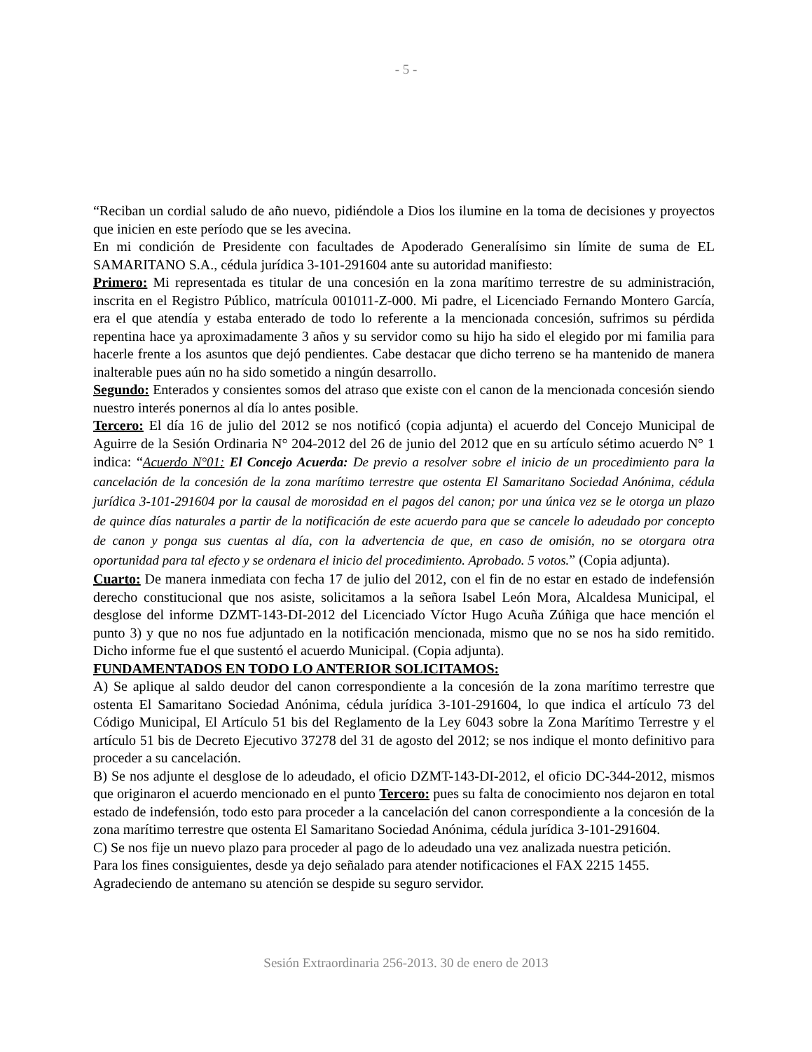- 5 -
“Reciban un cordial saludo de año nuevo, pidiéndole a Dios los ilumine en la toma de decisiones y proyectos que inicien en este período que se les avecina.
En mi condición de Presidente con facultades de Apoderado Generalísimo sin límite de suma de EL SAMARITANO S.A., cédula jurídica 3-101-291604 ante su autoridad manifiesto:
Primero: Mi representada es titular de una concesión en la zona marítimo terrestre de su administración, inscrita en el Registro Público, matrícula 001011-Z-000. Mi padre, el Licenciado Fernando Montero García, era el que atendía y estaba enterado de todo lo referente a la mencionada concesión, sufrimos su pérdida repentina hace ya aproximadamente 3 años y su servidor como su hijo ha sido el elegido por mi familia para hacerle frente a los asuntos que dejó pendientes. Cabe destacar que dicho terreno se ha mantenido de manera inalterable pues aún no ha sido sometido a ningún desarrollo.
Segundo: Enterados y consientes somos del atraso que existe con el canon de la mencionada concesión siendo nuestro interés ponernos al día lo antes posible.
Tercero: El día 16 de julio del 2012 se nos notificó (copia adjunta) el acuerdo del Concejo Municipal de Aguirre de la Sesión Ordinaria N° 204-2012 del 26 de junio del 2012 que en su artículo sétimo acuerdo N° 1 indica: “Acuerdo N°01: El Concejo Acuerda: De previo a resolver sobre el inicio de un procedimiento para la cancelación de la concesión de la zona marítimo terrestre que ostenta El Samaritano Sociedad Anónima, cédula jurídica 3-101-291604 por la causal de morosidad en el pagos del canon; por una única vez se le otorga un plazo de quince días naturales a partir de la notificación de este acuerdo para que se cancele lo adeudado por concepto de canon y ponga sus cuentas al día, con la advertencia de que, en caso de omisión, no se otorgara otra oportunidad para tal efecto y se ordenara el inicio del procedimiento. Aprobado. 5 votos.” (Copia adjunta).
Cuarto: De manera inmediata con fecha 17 de julio del 2012, con el fin de no estar en estado de indefensión derecho constitucional que nos asiste, solicitamos a la señora Isabel León Mora, Alcaldesa Municipal, el desglose del informe DZMT-143-DI-2012 del Licenciado Víctor Hugo Acuña Zúñiga que hace mención el punto 3) y que no nos fue adjuntado en la notificación mencionada, mismo que no se nos ha sido remitido. Dicho informe fue el que sustentó el acuerdo Municipal. (Copia adjunta).
FUNDAMENTADOS EN TODO LO ANTERIOR SOLICITAMOS:
A) Se aplique al saldo deudor del canon correspondiente a la concesión de la zona marítimo terrestre que ostenta El Samaritano Sociedad Anónima, cédula jurídica 3-101-291604, lo que indica el artículo 73 del Código Municipal, El Artículo 51 bis del Reglamento de la Ley 6043 sobre la Zona Marítimo Terrestre y el artículo 51 bis de Decreto Ejecutivo 37278 del 31 de agosto del 2012; se nos indique el monto definitivo para proceder a su cancelación.
B) Se nos adjunte el desglose de lo adeudado, el oficio DZMT-143-DI-2012, el oficio DC-344-2012, mismos que originaron el acuerdo mencionado en el punto Tercero: pues su falta de conocimiento nos dejaron en total estado de indefensión, todo esto para proceder a la cancelación del canon correspondiente a la concesión de la zona marítimo terrestre que ostenta El Samaritano Sociedad Anónima, cédula jurídica 3-101-291604.
C) Se nos fije un nuevo plazo para proceder al pago de lo adeudado una vez analizada nuestra petición.
Para los fines consiguientes, desde ya dejo señalado para atender notificaciones el FAX 2215 1455.
Agradeciendo de antemano su atención se despide su seguro servidor.
Sesión Extraordinaria 256-2013. 30 de enero de 2013